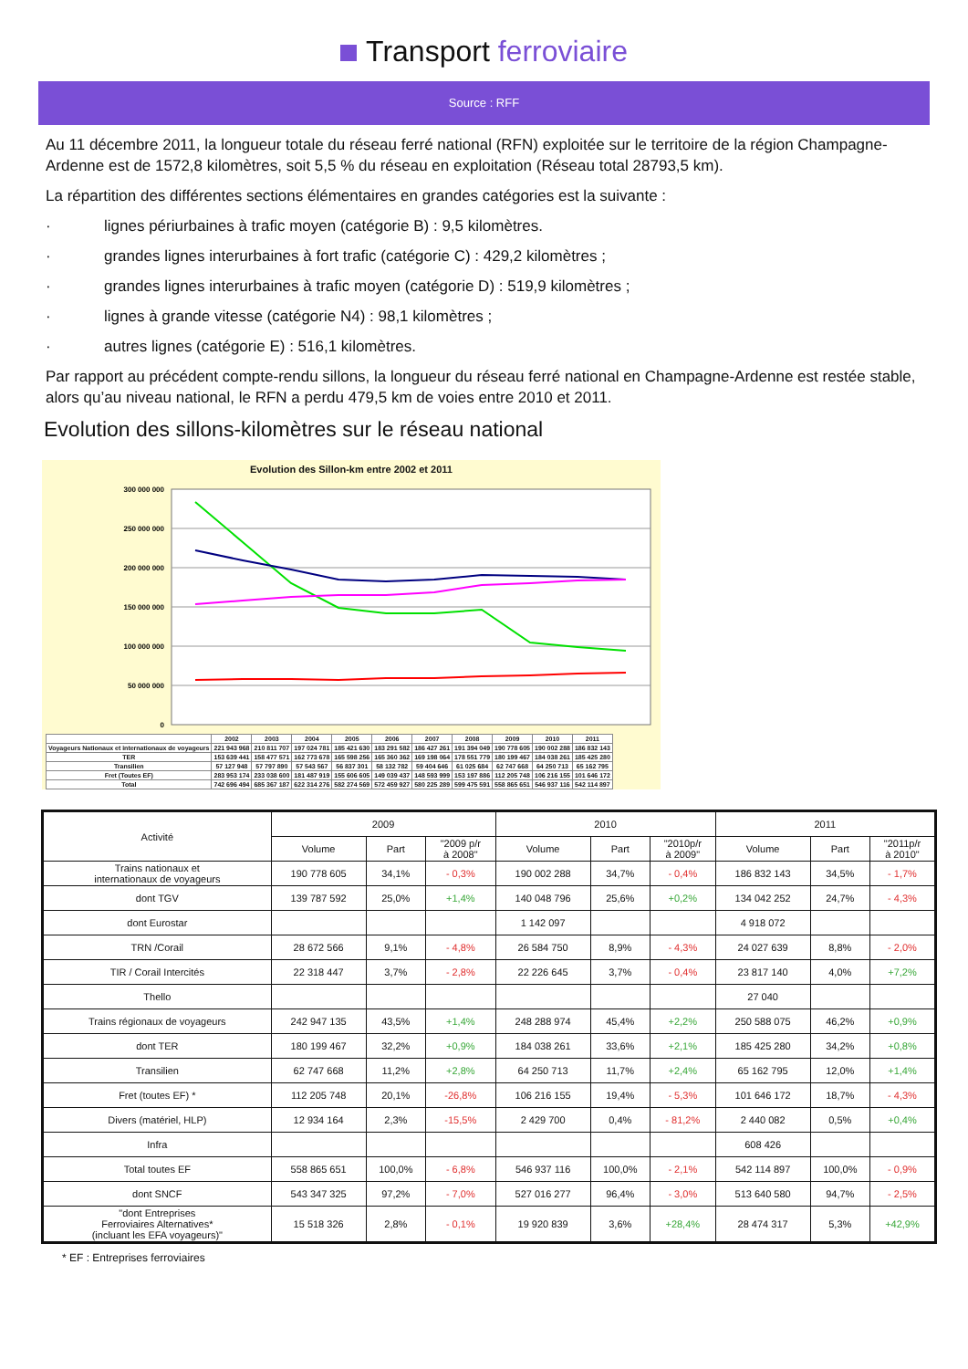Transport ferroviaire
Source : RFF
Au 11 décembre 2011, la longueur totale du réseau ferré national (RFN) exploitée sur le territoire de la région Champagne-Ardenne est de 1572,8 kilomètres, soit 5,5 % du réseau en exploitation (Réseau total 28793,5 km).
La répartition des différentes sections élémentaires en grandes catégories est la suivante :
· lignes périurbaines à trafic moyen (catégorie B) : 9,5 kilomètres.
· grandes lignes interurbaines à fort trafic (catégorie C) : 429,2 kilomètres ;
· grandes lignes interurbaines à trafic moyen (catégorie D) : 519,9 kilomètres ;
· lignes à grande vitesse (catégorie N4) : 98,1 kilomètres ;
· autres lignes (catégorie E) : 516,1 kilomètres.
Par rapport au précédent compte-rendu sillons, la longueur du réseau ferré national en Champagne-Ardenne est restée stable, alors qu’au niveau national, le RFN a perdu 479,5 km de voies entre 2010 et 2011.
Evolution des sillons-kilomètres sur le réseau national
Evolution des Sillon-km entre 2002 et 2011
300 000 000
250 000 000
200 000 000
150 000 000
100 000 000
50 000 000
0
| | 2002 | 2003 | 2004 | 2005 | 2006 | 2007 | 2008 | 2009 | 2010 | 2011 |
| Voyageurs Nationaux et internationaux de voyageurs | 221 943 968 | 210 811 707 | 197 024 781 | 185 421 630 | 183 291 582 | 186 427 261 | 191 394 049 | 190 778 605 | 190 002 288 | 186 832 143 |
| TER | 153 639 441 | 158 477 571 | 162 773 678 | 165 598 256 | 165 360 362 | 169 198 064 | 178 551 779 | 180 199 467 | 184 038 261 | 185 425 280 |
| Transilien | 57 127 948 | 57 797 890 | 57 543 567 | 56 837 301 | 58 132 782 | 59 404 646 | 61 025 684 | 62 747 668 | 64 250 713 | 65 162 795 |
| Fret (Toutes EF) | 283 953 174 | 233 038 600 | 181 487 919 | 155 606 605 | 149 039 437 | 148 593 999 | 153 197 886 | 112 205 748 | 106 216 155 | 101 646 172 |
| Total | 742 696 494 | 685 367 187 | 622 314 276 | 582 274 569 | 572 459 927 | 580 225 289 | 599 475 591 | 558 865 651 | 546 937 116 | 542 114 897 |
| Activité | 2009 | | | 2010 | | | 2011 | | |
| --- | --- | --- | --- | --- | --- | --- | --- | --- | --- |
| | Volume | Part | "2009 p/r à 2008" | Volume | Part | "2010p/r à 2009" | Volume | Part | "2011p/r à 2010" |
| Trains nationaux et internationaux de voyageurs | 190 778 605 | 34,1% | - 0,3% | 190 002 288 | 34,7% | - 0,4% | 186 832 143 | 34,5% | - 1,7% |
| dont TGV | 139 787 592 | 25,0% | +1,4% | 140 048 796 | 25,6% | +0,2% | 134 042 252 | 24,7% | - 4,3% |
| dont Eurostar | | | | 1 142 097 | | | 4 918 072 | | |
| TRN /Corail | 28 672 566 | 9,1% | - 4,8% | 26 584 750 | 8,9% | - 4,3% | 24 027 639 | 8,8% | - 2,0% |
| TIR / Corail Intercités | 22 318 447 | 3,7% | - 2,8% | 22 226 645 | 3,7% | - 0,4% | 23 817 140 | 4,0% | +7,2% |
| Thello | | | | | | | 27 040 | | |
| Trains régionaux de voyageurs | 242 947 135 | 43,5% | +1,4% | 248 288 974 | 45,4% | +2,2% | 250 588 075 | 46,2% | +0,9% |
| dont TER | 180 199 467 | 32,2% | +0,9% | 184 038 261 | 33,6% | +2,1% | 185 425 280 | 34,2% | +0,8% |
| Transilien | 62 747 668 | 11,2% | +2,8% | 64 250 713 | 11,7% | +2,4% | 65 162 795 | 12,0% | +1,4% |
| Fret (toutes EF) * | 112 205 748 | 20,1% | -26,8% | 106 216 155 | 19,4% | - 5,3% | 101 646 172 | 18,7% | - 4,3% |
| Divers (matériel, HLP) | 12 934 164 | 2,3% | -15,5% | 2 429 700 | 0,4% | - 81,2% | 2 440 082 | 0,5% | +0,4% |
| Infra | | | | | | | 608 426 | | |
| Total toutes EF | 558 865 651 | 100,0% | - 6,8% | 546 937 116 | 100,0% | - 2,1% | 542 114 897 | 100,0% | - 0,9% |
| dont SNCF | 543 347 325 | 97,2% | - 7,0% | 527 016 277 | 96,4% | - 3,0% | 513 640 580 | 94,7% | - 2,5% |
| "dont Entreprises Ferroviaires Alternatives* (incluant les EFA voyageurs)" | 15 518 326 | 2,8% | - 0,1% | 19 920 839 | 3,6% | +28,4% | 28 474 317 | 5,3% | +42,9% |
* EF : Entreprises ferroviaires